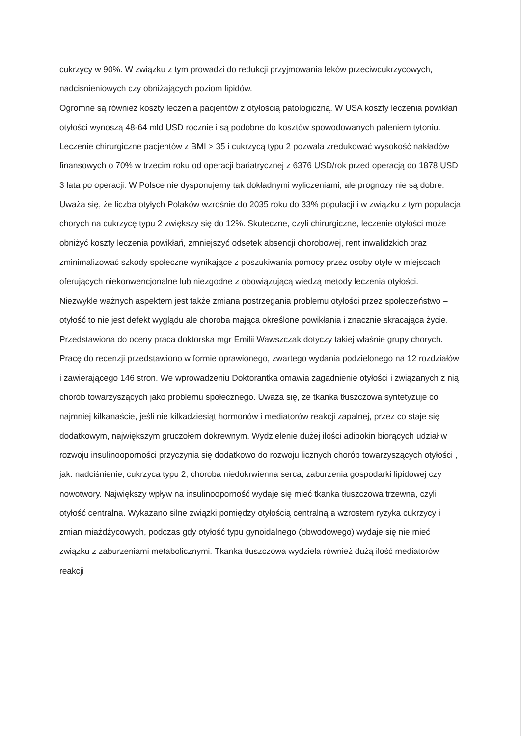cukrzycy w 90%. W związku z tym prowadzi do redukcji przyjmowania leków przeciwcukrzycowych, nadciśnieniowych czy obniżających poziom lipidów.
Ogromne są również koszty leczenia pacjentów z otyłością patologiczną. W USA koszty leczenia powikłań otyłości wynoszą 48-64 mld USD rocznie i są podobne do kosztów spowodowanych paleniem tytoniu. Leczenie chirurgiczne pacjentów z BMI > 35 i cukrzycą typu 2 pozwala zredukować wysokość nakładów finansowych o 70% w trzecim roku od operacji bariatrycznej z 6376 USD/rok przed operacją do 1878 USD 3 lata po operacji. W Polsce nie dysponujemy tak dokładnymi wyliczeniami, ale prognozy nie są dobre. Uważa się, że liczba otyłych Polaków wzrośnie do 2035 roku do 33% populacji i w związku z tym populacja chorych na cukrzycę typu 2 zwiększy się do 12%. Skuteczne, czyli chirurgiczne, leczenie otyłości może obniżyć koszty leczenia powikłań, zmniejszyć odsetek absencji chorobowej, rent inwalidzkich oraz zminimalizować szkody społeczne wynikające z poszukiwania pomocy przez osoby otyłe w miejscach oferujących niekonwencjonalne lub niezgodne z obowiązującą wiedzą metody leczenia otyłości.
Niezwykle ważnych aspektem jest także zmiana postrzegania problemu otyłości przez społeczeństwo – otyłość to nie jest defekt wyglądu ale choroba mająca określone powikłania i znacznie skracająca życie.
Przedstawiona do oceny praca doktorska mgr Emilii Wawszczak dotyczy takiej właśnie grupy chorych.
Pracę do recenzji przedstawiono w formie oprawionego, zwartego wydania podzielonego na 12 rozdziałów i zawierającego 146 stron. We wprowadzeniu Doktorantka omawia zagadnienie otyłości i związanych z nią chorób towarzyszących jako problemu społecznego. Uważa się, że tkanka tłuszczowa syntetyzuje co najmniej kilkanaście, jeśli nie kilkadziesiąt hormonów i mediatorów reakcji zapalnej, przez co staje się dodatkowym, największym gruczołem dokrewnym. Wydzielenie dużej ilości adipokin biorących udział w rozwoju insulinooporności przyczynia się dodatkowo do rozwoju licznych chorób towarzyszących otyłości , jak: nadciśnienie, cukrzyca typu 2, choroba niedokrwienna serca, zaburzenia gospodarki lipidowej czy nowotwory. Największy wpływ na insulinooporność wydaje się mieć tkanka tłuszczowa trzewna, czyli otyłość centralna. Wykazano silne związki pomiędzy otyłością centralną a wzrostem ryzyka cukrzycy i zmian miażdżycowych, podczas gdy otyłość typu gynoidalnego (obwodowego) wydaje się nie mieć związku z zaburzeniami metabolicznymi. Tkanka tłuszczowa wydziela również dużą ilość mediatorów reakcji